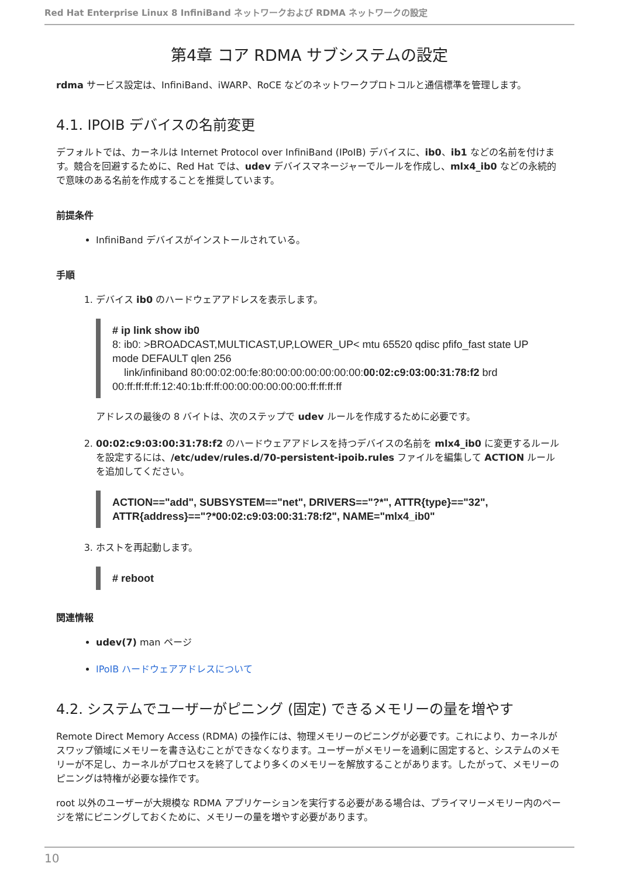Red Hat Enterprise Linux 8 InfiniBand ネットワークおよび RDMA ネットワークの設定
第4章 コア RDMA サブシステムの設定
rdma サービス設定は、InfiniBand、iWARP、RoCE などのネットワークプロトコルと通信標準を管理します。
4.1. IPOIB デバイスの名前変更
デフォルトでは、カーネルは Internet Protocol over InfiniBand (IPoIB) デバイスに、ib0、ib1 などの名前を付けます。競合を回避するために、Red Hat では、udev デバイスマネージャーでルールを作成し、mlx4_ib0 などの永続的で意味のある名前を作成することを推奨しています。
前提条件
InfiniBand デバイスがインストールされている。
手順
1. デバイス ib0 のハードウェアアドレスを表示します。
# ip link show ib0
8: ib0: >BROADCAST,MULTICAST,UP,LOWER_UP< mtu 65520 qdisc pfifo_fast state UP mode DEFAULT qlen 256
    link/infiniband 80:00:02:00:fe:80:00:00:00:00:00:00:00:02:c9:03:00:31:78:f2 brd 00:ff:ff:ff:ff:12:40:1b:ff:ff:00:00:00:00:00:00:ff:ff:ff:ff
アドレスの最後の 8 バイトは、次のステップで udev ルールを作成するために必要です。
2. 00:02:c9:03:00:31:78:f2 のハードウェアアドレスを持つデバイスの名前を mlx4_ib0 に変更するルールを設定するには、/etc/udev/rules.d/70-persistent-ipoib.rules ファイルを編集して ACTION ルールを追加してください。
ACTION=="add", SUBSYSTEM=="net", DRIVERS=="?*", ATTR{type}=="32", ATTR{address}=="?*00:02:c9:03:00:31:78:f2", NAME="mlx4_ib0"
3. ホストを再起動します。
# reboot
関連情報
udev(7) man ページ
IPoIB ハードウェアアドレスについて
4.2. システムでユーザーがピニング (固定) できるメモリーの量を増やす
Remote Direct Memory Access (RDMA) の操作には、物理メモリーのピニングが必要です。これにより、カーネルがスワップ領域にメモリーを書き込むことができなくなります。ユーザーがメモリーを過剰に固定すると、システムのメモリーが不足し、カーネルがプロセスを終了してより多くのメモリーを解放することがあります。したがって、メモリーのピニングは特権が必要な操作です。
root 以外のユーザーが大規模な RDMA アプリケーションを実行する必要がある場合は、プライマリーメモリー内のページを常にピニングしておくために、メモリーの量を増やす必要があります。
10